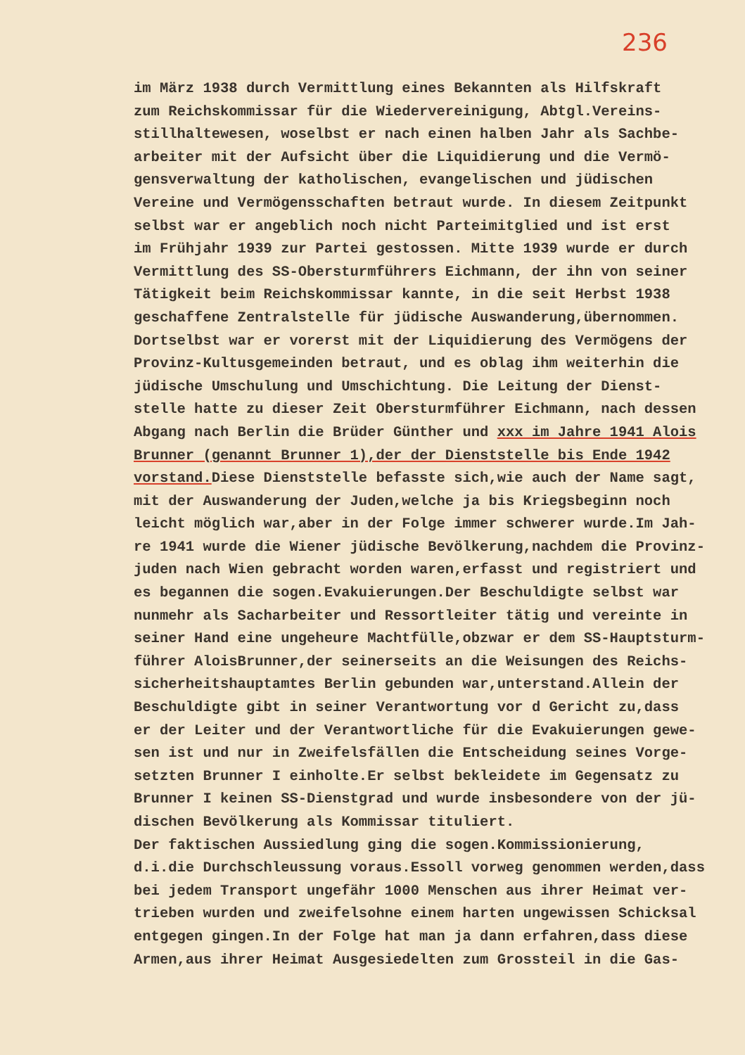236
im März 1938 durch Vermittlung eines Bekannten als Hilfskraft zum Reichskommissar für die Wiedervereinigung, Abtgl.Vereins- stillhaltewesen, woselbst er nach einen halben Jahr als Sachbe- arbeiter mit der Aufsicht über die Liquidierung und die Vermö- gensverwaltung der katholischen, evangelischen und jüdischen Vereine und Vermögensschaften betraut wurde. In diesem Zeitpunkt selbst war er angeblich noch nicht Parteimitglied und ist erst im Frühjahr 1939 zur Partei gestossen. Mitte 1939 wurde er durch Vermittlung des SS-Obersturmführers Eichmann, der ihn von seiner Tätigkeit beim Reichskommissar kannte, in die seit Herbst 1938 geschaffene Zentralstelle für jüdische Auswanderung,übernommen. Dortselbst war er vorerst mit der Liquidierung des Vermögens der Provinz-Kultusgemeinden betraut, und es oblag ihm weiterhin die jüdische Umschulung und Umschichtung. Die Leitung der Dienst- stelle hatte zu dieser Zeit Obersturmführer Eichmann, nach dessen Abgang nach Berlin die Brüder Günther und xxx im Jahre 1941 Alois Brunner (genannt Brunner 1),der der Dienststelle bis Ende 1942 vorstand. Diese Dienststelle befasste sich,wie auch der Name sagt, mit der Auswanderung der Juden,welche ja bis Kriegsbeginn noch leicht möglich war,aber in der Folge immer schwerer wurde.Im Jah- re 1941 wurde die Wiener jüdische Bevölkerung,nachdem die Provinz- juden nach Wien gebracht worden waren,erfasst und registriert und es begannen die sogen.Evakuierungen.Der Beschuldigte selbst war nunmehr als Sacharbeiter und Ressortleiter tätig und vereinte in seiner Hand eine ungeheure Machtfülle,obzwar er dem SS-Hauptsturm- führer AloisBrunner,der seinerseits an die Weisungen des Reichs- sicherheitshauptamtes Berlin gebunden war,unterstand.Allein der Beschuldigte gibt in seiner Verantwortung vor d Gericht zu,dass er der Leiter und der Verantwortliche für die Evakuierungen gewe- sen ist und nur in Zweifelsfällen die Entscheidung seines Vorge- setzten Brunner I einholte.Er selbst bekleidete im Gegensatz zu Brunner I keinen SS-Dienstgrad und wurde insbesondere von der jü- dischen Bevölkerung als Kommissar tituliert. Der faktischen Aussiedlung ging die sogen.Kommissionierung, d.i.die Durchschleussung voraus.Essoll vorweg genommen werden,dass bei jedem Transport ungefähr 1000 Menschen aus ihrer Heimat ver- trieben wurden und zweifelsohne einem harten ungewissen Schicksal entgegen gingen.In der Folge hat man ja dann erfahren,dass diese Armen,aus ihrer Heimat Ausgesiedelten zum Grossteil in die Gas-